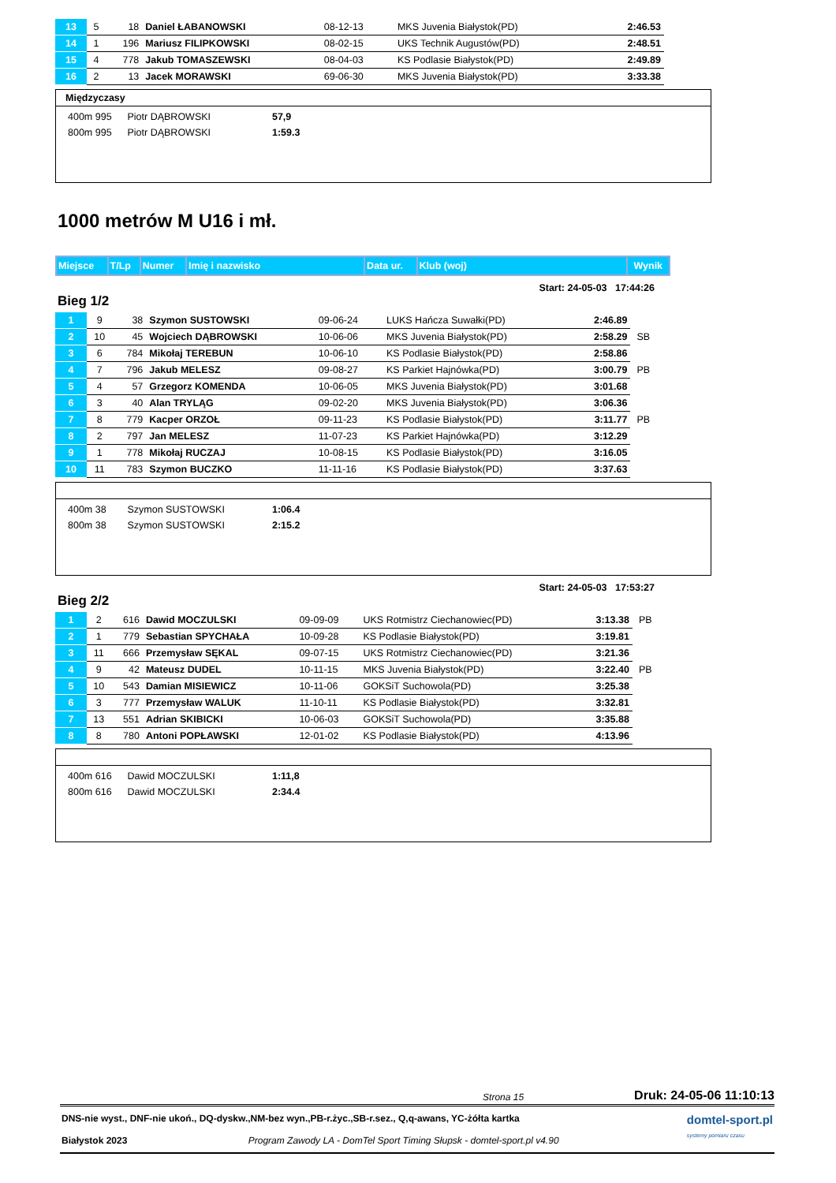| 13 | 5 | 18 | Daniel ŁABANOWSKI | 08-12-13 | MKS Juvenia Białystok(PD) | 2:46.53 |
| 14 | 1 | 196 | Mariusz FILIPKOWSKI | 08-02-15 | UKS Technik Augustów(PD) | 2:48.51 |
| 15 | 4 | 778 | Jakub TOMASZEWSKI | 08-04-03 | KS Podlasie Białystok(PD) | 2:49.89 |
| 16 | 2 | 13 | Jacek MORAWSKI | 69-06-30 | MKS Juvenia Białystok(PD) | 3:33.38 |
Międzyczasy
400m 995 Piotr DĄBROWSKI 57,9
800m 995 Piotr DĄBROWSKI 1:59.3
1000 metrów M U16 i mł.
| Miejsce | T/Lp | Numer | Imię i nazwisko | Data ur. | Klub (woj) | Wynik |
| --- | --- | --- | --- | --- | --- | --- |
Start: 24-05-03 17:44:26
Bieg 1/2
| 1 | 9 | 38 | Szymon SUSTOWSKI | 09-06-24 | LUKS Hańcza Suwałki(PD) | 2:46.89 | |
| 2 | 10 | 45 | Wojciech DĄBROWSKI | 10-06-06 | MKS Juvenia Białystok(PD) | 2:58.29 | SB |
| 3 | 6 | 784 | Mikołaj TEREBUN | 10-06-10 | KS Podlasie Białystok(PD) | 2:58.86 | |
| 4 | 7 | 796 | Jakub MELESZ | 09-08-27 | KS Parkiet Hajnówka(PD) | 3:00.79 | PB |
| 5 | 4 | 57 | Grzegorz KOMENDA | 10-06-05 | MKS Juvenia Białystok(PD) | 3:01.68 | |
| 6 | 3 | 40 | Alan TRYLĄG | 09-02-20 | MKS Juvenia Białystok(PD) | 3:06.36 | |
| 7 | 8 | 779 | Kacper ORZOŁ | 09-11-23 | KS Podlasie Białystok(PD) | 3:11.77 | PB |
| 8 | 2 | 797 | Jan MELESZ | 11-07-23 | KS Parkiet Hajnówka(PD) | 3:12.29 | |
| 9 | 1 | 778 | Mikołaj RUCZAJ | 10-08-15 | KS Podlasie Białystok(PD) | 3:16.05 | |
| 10 | 11 | 783 | Szymon BUCZKO | 11-11-16 | KS Podlasie Białystok(PD) | 3:37.63 | |
400m 38 Szymon SUSTOWSKI 1:06.4
800m 38 Szymon SUSTOWSKI 2:15.2
Start: 24-05-03 17:53:27
Bieg 2/2
| 1 | 2 | 616 | Dawid MOCZULSKI | 09-09-09 | UKS Rotmistrz Ciechanowiec(PD) | 3:13.38 | PB |
| 2 | 1 | 779 | Sebastian SPYCHAŁA | 10-09-28 | KS Podlasie Białystok(PD) | 3:19.81 | |
| 3 | 11 | 666 | Przemysław SĘKAL | 09-07-15 | UKS Rotmistrz Ciechanowiec(PD) | 3:21.36 | |
| 4 | 9 | 42 | Mateusz DUDEL | 10-11-15 | MKS Juvenia Białystok(PD) | 3:22.40 | PB |
| 5 | 10 | 543 | Damian MISIEWICZ | 10-11-06 | GOKSiT Suchowola(PD) | 3:25.38 | |
| 6 | 3 | 777 | Przemysław WALUK | 11-10-11 | KS Podlasie Białystok(PD) | 3:32.81 | |
| 7 | 13 | 551 | Adrian SKIBICKI | 10-06-03 | GOKSiT Suchowola(PD) | 3:35.88 | |
| 8 | 8 | 780 | Antoni POPŁAWSKI | 12-01-02 | KS Podlasie Białystok(PD) | 4:13.96 | |
400m 616 Dawid MOCZULSKI 1:11,8
800m 616 Dawid MOCZULSKI 2:34.4
Strona 15 Druk: 24-05-06 11:10:13
DNS-nie wyst., DNF-nie ukoń., DQ-dyskw.,NM-bez wyn.,PB-r.życ.,SB-r.sez., Q,q-awans, YC-żółta kartka
Białystok 2023 Program Zawody LA - DomTel Sport Timing Słupsk - domtel-sport.pl v4.90
domtel-sport.pl
systemy pomiaru czasu